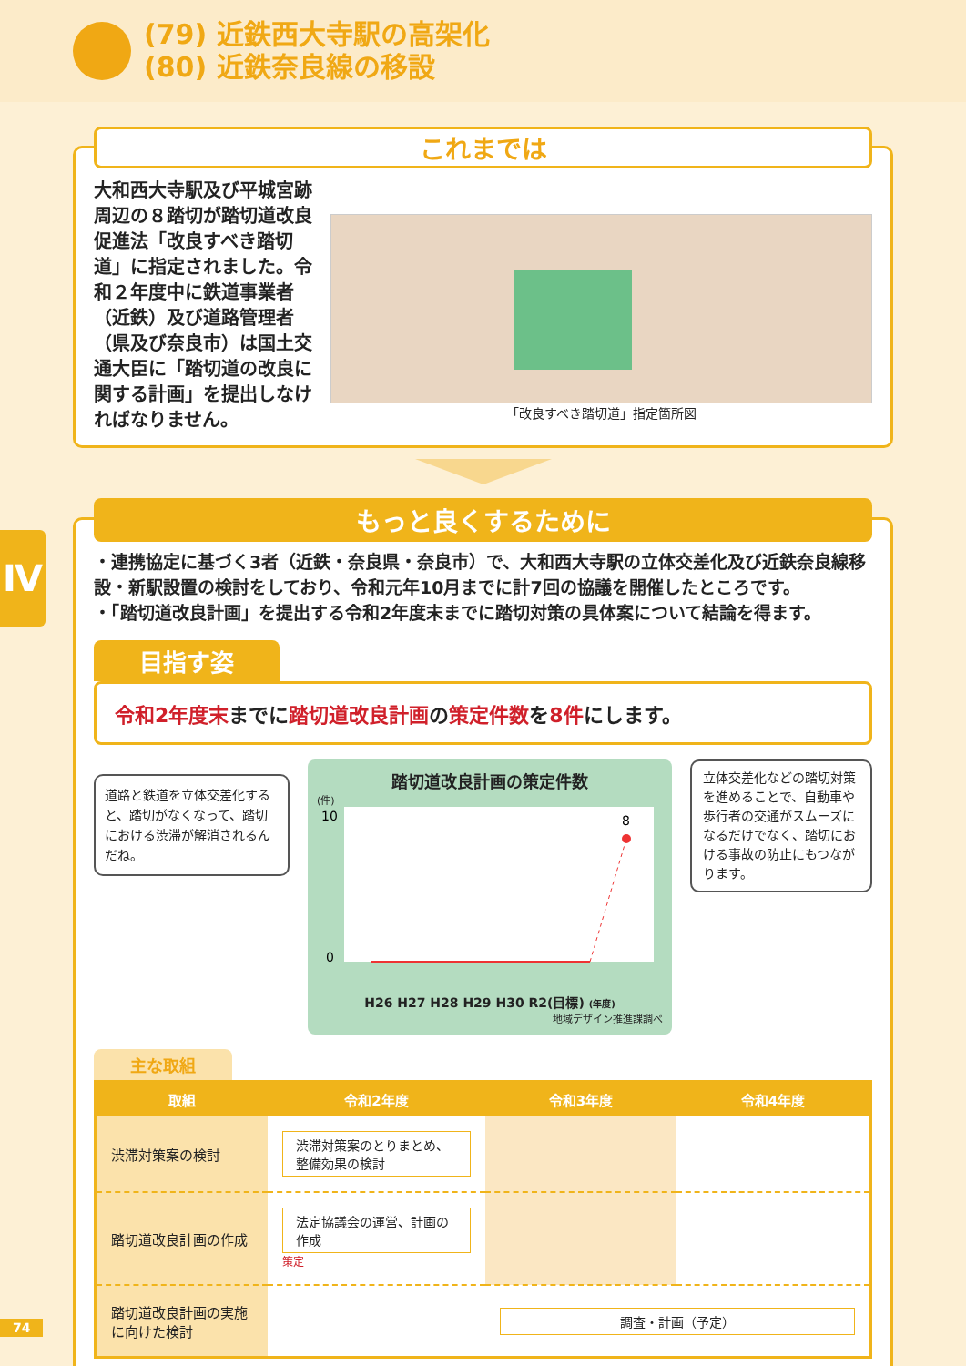(79) 近鉄西大寺駅の高架化
(80) 近鉄奈良線の移設
これまでは
大和西大寺駅及び平城宮跡周辺の８踏切が踏切道改良促進法「改良すべき踏切道」に指定されました。令和２年度中に鉄道事業者（近鉄）及び道路管理者（県及び奈良市）は国土交通大臣に「踏切道の改良に関する計画」を提出しなければなりません。
「改良すべき踏切道」指定箇所図
Ⅳ
もっと良くするために
・連携協定に基づく3者（近鉄・奈良県・奈良市）で、大和西大寺駅の立体交差化及び近鉄奈良線移設・新駅設置の検討をしており、令和元年10月までに計7回の協議を開催したところです。
・「踏切道改良計画」を提出する令和2年度末までに踏切対策の具体案について結論を得ます。
目指す姿
令和2年度末までに踏切道改良計画の策定件数を8件にします。
道路と鉄道を立体交差化すると、踏切がなくなって、踏切における渋滞が解消されるんだね。
踏切道改良計画の策定件数
(件)
10
0
8
H26 H27 H28 H29 H30 R2(目標) (年度)
地域デザイン推進課調べ
立体交差化などの踏切対策を進めることで、自動車や歩行者の交通がスムーズになるだけでなく、踏切における事故の防止にもつながります。
主な取組
| 取組 | 令和2年度 | 令和3年度 | 令和4年度 |
| --- | --- | --- | --- |
| 渋滞対策案の検討 | 渋滞対策案のとりまとめ、整備効果の検討 | | |
| 踏切道改良計画の作成 | 法定協議会の運営、計画の作成 策定 | | |
| 踏切道改良計画の実施に向けた検討 | | 調査・計画（予定） | |
74